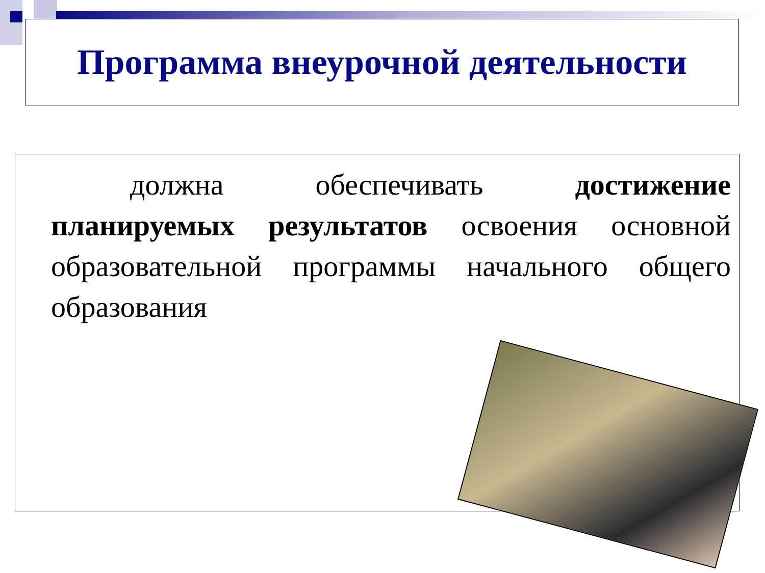Программа внеурочной деятельности
должна обеспечивать достижение планируемых результатов освоения основной образовательной программы начального общего образования